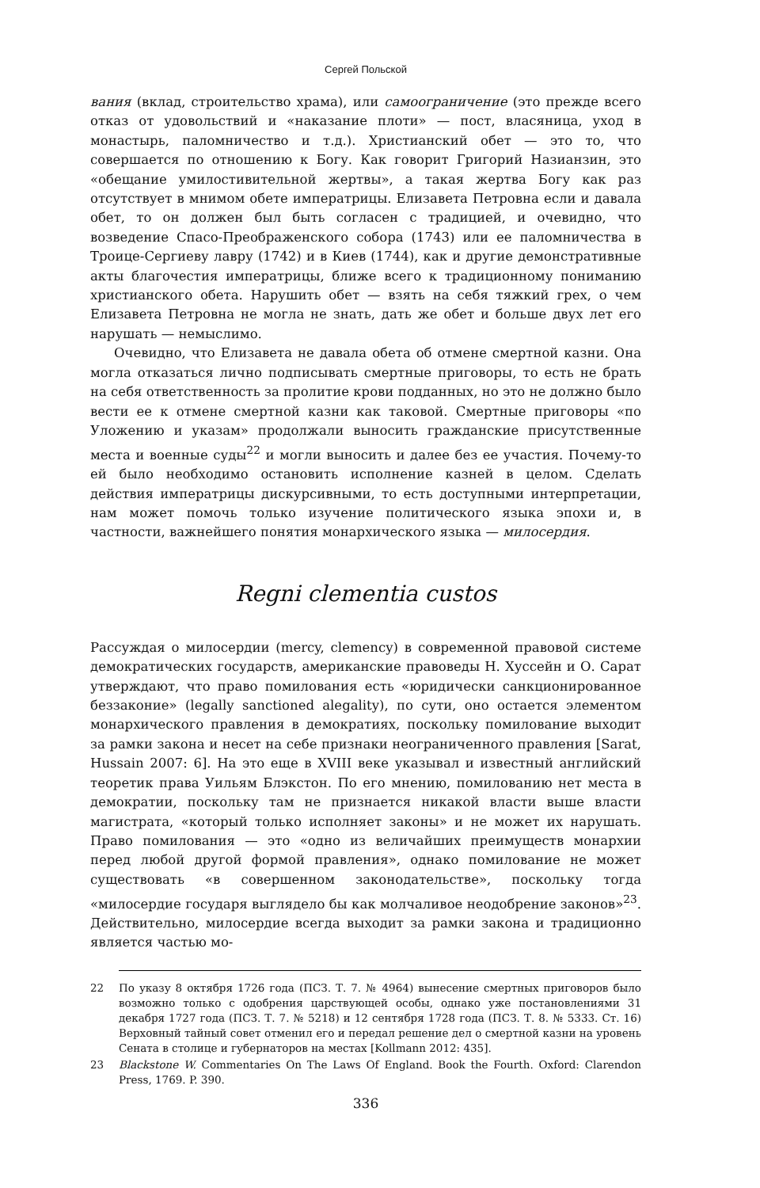Сергей Польской
вания (вклад, строительство храма), или самоограничение (это прежде всего отказ от удовольствий и «наказание плоти» — пост, власяница, уход в монастырь, паломничество и т.д.). Христианский обет — это то, что совершается по отношению к Богу. Как говорит Григорий Назианзин, это «обещание умилостивительной жертвы», а такая жертва Богу как раз отсутствует в мнимом обете императрицы. Елизавета Петровна если и давала обет, то он должен был быть согласен с традицией, и очевидно, что возведение Спасо-Преображенского собора (1743) или ее паломничества в Троице-Сергиеву лавру (1742) и в Киев (1744), как и другие демонстративные акты благочестия императрицы, ближе всего к традиционному пониманию христианского обета. Нарушить обет — взять на себя тяжкий грех, о чем Елизавета Петровна не могла не знать, дать же обет и больше двух лет его нарушать — немыслимо.
Очевидно, что Елизавета не давала обета об отмене смертной казни. Она могла отказаться лично подписывать смертные приговоры, то есть не брать на себя ответственность за пролитие крови подданных, но это не должно было вести ее к отмене смертной казни как таковой. Смертные приговоры «по Уложению и указам» продолжали выносить гражданские присутственные места и военные суды<sup>22</sup> и могли выносить и далее без ее участия. Почему-то ей было необходимо остановить исполнение казней в целом. Сделать действия императрицы дискурсивными, то есть доступными интерпретации, нам может помочь только изучение политического языка эпохи и, в частности, важнейшего понятия монархического языка — милосердия.
Regni clementia custos
Рассуждая о милосердии (mercy, clemency) в современной правовой системе демократических государств, американские правоведы Н. Хуссейн и О. Сарат утверждают, что право помилования есть «юридически санкционированное беззаконие» (legally sanctioned alegality), по сути, оно остается элементом монархического правления в демократиях, поскольку помилование выходит за рамки закона и несет на себе признаки неограниченного правления [Sarat, Hussain 2007: 6]. На это еще в XVIII веке указывал и известный английский теоретик права Уильям Блэкстон. По его мнению, помилованию нет места в демократии, поскольку там не признается никакой власти выше власти магистрата, «который только исполняет законы» и не может их нарушать. Право помилования — это «одно из величайших преимуществ монархии перед любой другой формой правления», однако помилование не может существовать «в совершенном законодательстве», поскольку тогда «милосердие государя выглядело бы как молчаливое неодобрение законов»<sup>23</sup>. Действительно, милосердие всегда выходит за рамки закона и традиционно является частью мо-
22 По указу 8 октября 1726 года (ПСЗ. Т. 7. № 4964) вынесение смертных приговоров было возможно только с одобрения царствующей особы, однако уже постановлениями 31 декабря 1727 года (ПСЗ. Т. 7. № 5218) и 12 сентября 1728 года (ПСЗ. Т. 8. № 5333. Ст. 16) Верховный тайный совет отменил его и передал решение дел о смертной казни на уровень Сената в столице и губернаторов на местах [Kollmann 2012: 435].
23 Blackstone W. Commentaries On The Laws Of England. Book the Fourth. Oxford: Clarendon Press, 1769. P. 390.
336